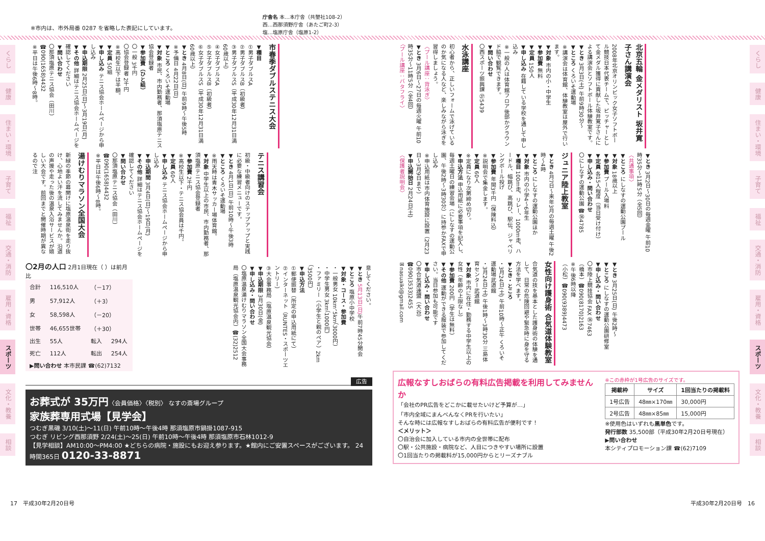※市内は、市外局番 0287 を省略した表記にしています。
庁舎名 本…本庁舎（共墾社108-2）
西…西那須野庁舎（あたご町2-3）
塩…塩原庁舎（塩原1-2）
北京五輪 金メダリスト 坂井寛子さん講演会
2008年北京オリンピック女子ソフトボール競技日本代表チームで、ピッチャーとして金メダル獲得に貢献した坂井寛子さんによる講演会とソフトボール体験教室です。
▼とき 3月3日(土) 午前9時30分～
▼ところ くろいそ運動場
※講演会は体育館、体験教室は屋外で行います。
▼対象 市内の小・中学生
▼参加費 無料
▼定員 150人
▼申し込み 在籍している学校を通して申し込み
※一般の人は体育館フロア後部かグラウンド脇で観覧できます。
▼問い合わせ
〇西スポーツ振興課 ㉗5439
水泳講座
初心者から、正しいフォームで泳げているのか気になる人など、楽しみながら泳ぎを習得しましょう。
〈プール講座：背泳ぎ〉
▼とき 3月6日～27日の毎週火曜 午前10時35分～11時5分（全4回）
〈プール講座：バタフライ〉
▼とき 3月2日～30日の毎週金曜 午前10時35分～11時5分（全5回）
〈共通事項〉
▼ところ にしなすの運動公園プール
▼対象 18歳以上
▼参加費 プール入場料
▼定員 各15人程度（当日受け付け）
▼申し込み・問い合わせ
〇にしなすの運動公園 ☎㊱4785
ジュニア陸上教室
▼とき 4月7日～来年3月の毎週土曜 午後2時～4時
▼ところ にしなすの運動公園ほか
▼対象 市内の小学4～6年生
▼種目 100m走、リレー、1000m走、ハードル、幅跳び、高跳び、駅伝、ジャベリングボール投げ
▼参加費 年間3千円（保険料込）
※説明会で集金します。
▼定員 60人
※定員になり次第締め切り。
▼申込方法 申込用紙に必要事項を記入し、毎週土曜日の練習会場（にしなすの運動公園、午後2時～3時30分）に持参かFAXで申し込み
※申込用紙は市内体育施設に設置（2月23日～3月9日まで）
▼申込開始日 2月24日(土)
〈保護者説明会〉
▼とき 3月25日(日) 午後2時～
▼ところ にしなすの運動公園研修室
▼申し込み・問い合わせ
〇市陸上競技協会 FAX ㊱7463
（橋本）☎090(8170)2163
※午後6時以降
（小松）☎090(9389)4473
女性向け護身術 合気道体験教室
合気道の技を基本とした護身術の体験を通して、日常の危険回避や緊急時に身を守る方法を学べます。
▼とき・ところ
・3月24日(土) 午前10時～正午 くろいそ運動場武道館
・3月24日(土) 午後1時～3時30分 三島体育センター武道館
▼対象 市内に在住・勤務する中学生以上の女性（年齢の上限なし）
▼参加費 200円（学生は無料）
▼その他 運動ができる服装で参加してください。当日参加も可能です
▼申し込み・問い合わせ
〇市合気道連盟（大谷）
☎090(3533)2455
✉nasuaiki@gmail.com
広報なすしおばらの有料広告掲載を利用してみませんか
「会社のPR広告をどこかに載せたいけど予算が…」
「市内全域にまんべんなくPRを行いたい」
そんな時には広報なすしおばらの有料広告が便利です！
＜メリット＞
〇自治会に加入している市内の全世帯に配布
〇駅・公共施設・病院など、人目につきやすい場所に設置
〇1回当たりの掲載料が15,000円からとリーズナブル
※この赤枠が1号広告のサイズです。
| 掲載枠 | サイズ | 1回当たりの掲載料 |
| --- | --- | --- |
| 1号広告 | 48㎜×170㎜ | 30,000円 |
| 2号広告 | 48㎜×85㎜ | 15,000円 |
※使用色はいずれも黒単色です。
発行部数 35,500部（平成30年2月20日号現在）
▶問い合わせ
本シティプロモーション課 ☎(62)7109
くらし
健康
住まい・環境
子育て
福祉
交通・消防
雇用・資格
スポーツ
文化・教養
相談
くらし
健康
住まい・環境
子育て
福祉
交通・消防
雇用・資格
スポーツ
文化・教養
相談
市春季ダブルステニス大会
▼種目
①男子ダブルスA
②男子ダブルスB（初級者）
③男子ダブルスS（平成30年12月31日満60歳以上）
④女子ダブルスA
⑤女子ダブルスB（初級者）
⑥女子ダブルスS（平成30年12月31日満60歳以上）
▼とき 4月8日(日) 午前9時～午後5時
※予備日 4月22日(日)
▼ところ くろいそ運動場
▼対象 市民、市内勤務者、那須塩原テニス協会登録者
▼参加費（ひと組）
〇一般 3千円
〇協会登録者 2千円
※高校生以下は半額。
▼定員 50組
▼申し込み テニス協会ホームページから申し込み
▼申込期限 2月25日(日)～3月19日(月)
▼その他 詳細はテニス協会ホームページを確認してください
▼問い合わせ
〇那須塩原テニス協会（田川）☎090(1658)4432
※平日は午後6時～8時。
テニス講習会
初級・中級者向けのステップアップと実践に必要な練習メニューです。
▼とき 4月1日(日) 午前10時～午後3時
▼ところ くろいそ運動場
※雨天時は青木サッカー場体育館。
▼対象 中学生以上の市民、市内勤務者、那須塩原テニス協会登録者
▼参加費 2千円
※高校生以下・テニス協会員は千円。
▼定員 60人
▼申し込み テニス協会ホームページから申し込み
▼申込期間 3月4日(日)～19日(月)
▼その他 詳細はテニス協会ホームページを確認してください
▼問い合わせ
〇那須塩原テニス協会（田川）☎090(1658)4432
※平日は午後6時～8時。
湯けむりマラソン全国大会
新緑の季節の幕開けに塩原温泉街を走り抜け、心地よい汗を流してみませんか。沿道の声援や走った後の温泉入浴サービスが嬉しい大会です。前回までと開催時期が異なるので注
〇2月の人口 2月1日現在（ ）は前月比
| 合計 | 116,510人 | （－17） | |
| 男 | 57,912人 | （＋3） | |
| 女 | 58,598人 | （－20） | |
| 世帯 | 46,655世帯 | （＋30） | |
| 出生 | 55人 | 転入 | 294人 |
| 死亡 | 112人 | 転出 | 254人 |
| ▶問い合わせ 本市民課 ☎(62)7132 | | | |
意してください。
▼とき 5月13日(日) 午前7時45分開会
▼ところ 塩原小中学校
▼対象・コース・参加費
・一般男女 10km、5km（3000円）
・中学生男女 3km（1000円）
・ファミリー（小学生と親のペア）2km（3500円）
▼申込方法
①郵便振替（所定の申込用紙にて）
②インターネット（RUNTES・スポーツエントリー）
③大会事務局（塩原温泉観光協会）
▼申込期限 3月30日(金)
▼申し込み・問い合わせ
〇塩原温泉湯けむりマラソン全国大会事務局（塩原温泉観光協会内）☎(32)2512
広告
お葬式が 35万円〈会員価格〉〈税別〉 なすの斎場グループ
家族葬専用式場【見学会】
つむぎ黒磯 3/10(土)～11(日) 午前10時～午後4時 那須塩原市鍋掛1087-915
つむぎ リビング西那須野 2/24(土)～25(日) 午前10時～午後4時 那須塩原市石林1012-9
【見学相談】AM10:00～PM4:00 ★どちらの病院・施設にもお迎え参ります。★館内にご安置スペースがございます。 24時間365日 0120-33-8871
17　平成30年2月20日号 平成30年2月20日号　16